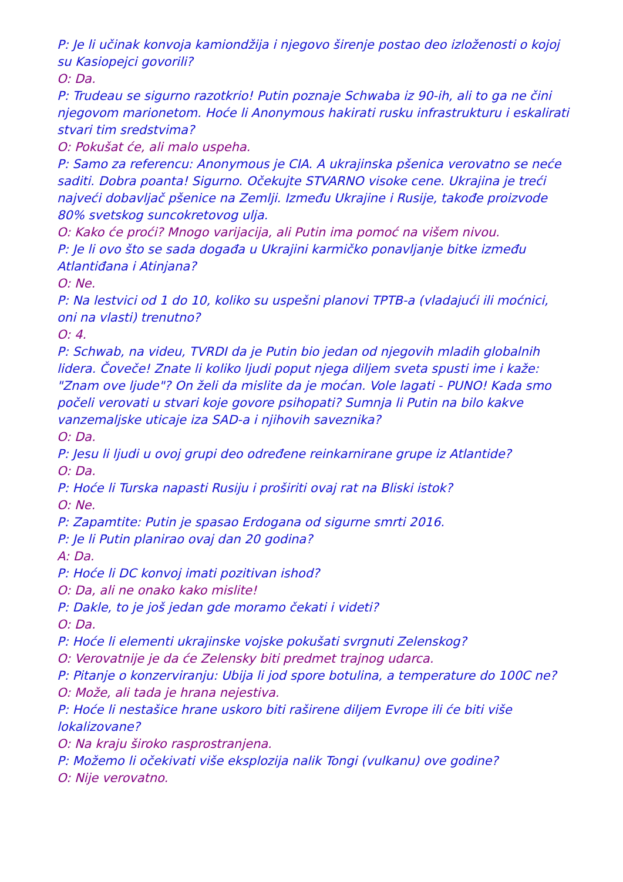P: Je li učinak konvoja kamiondžija i njegovo širenje postao deo izloženosti o kojoj su Kasiopejci govorili?
O: Da.
P: Trudeau se sigurno razotkrio! Putin poznaje Schwaba iz 90-ih, ali to ga ne čini njegovom marionetom. Hoće li Anonymous hakirati rusku infrastrukturu i eskalirati stvari tim sredstvima?
O: Pokušat će, ali malo uspeha.
P: Samo za referencu: Anonymous je CIA. A ukrajinska pšenica verovatno se neće saditi. Dobra poanta! Sigurno. Očekujte STVARNO visoke cene. Ukrajina je treći najveći dobavljač pšenice na Zemlji. Između Ukrajine i Rusije, takođe proizvode 80% svetskog suncokretovog ulja.
O: Kako će proći? Mnogo varijacija, ali Putin ima pomoć na višem nivou.
P: Je li ovo što se sada događa u Ukrajini karmičko ponavljanje bitke između Atlantiđana i Atinjana?
O: Ne.
P: Na lestvici od 1 do 10, koliko su uspešni planovi TPTB-a (vladajući ili moćnici, oni na vlasti) trenutno?
O: 4.
P: Schwab, na videu, TVRDI da je Putin bio jedan od njegovih mladih globalnih
lidera. Čoveče! Znate li koliko ljudi poput njega diljem sveta spusti ime i kaže:
"Znam ove ljude"? On želi da mislite da je moćan. Vole lagati - PUNO! Kada smo počeli verovati u stvari koje govore psihopati? Sumnja li Putin na bilo kakve vanzemaljske uticaje iza SAD-a i njihovih saveznika?
O: Da.
P: Jesu li ljudi u ovoj grupi deo određene reinkarnirane grupe iz Atlantide?
O: Da.
P: Hoće li Turska napasti Rusiju i proširiti ovaj rat na Bliski istok?
O: Ne.
P: Zapamtite: Putin je spasao Erdogana od sigurne smrti 2016.
P: Je li Putin planirao ovaj dan 20 godina?
A: Da.
P: Hoće li DC konvoj imati pozitivan ishod?
O: Da, ali ne onako kako mislite!
P: Dakle, to je još jedan gde moramo čekati i videti?
O: Da.
P: Hoće li elementi ukrajinske vojske pokušati svrgnuti Zelenskog?
O: Verovatnije je da će Zelensky biti predmet trajnog udarca.
P: Pitanje o konzerviranju: Ubija li jod spore botulina, a temperature do 100C ne?
O: Može, ali tada je hrana nejestiva.
P: Hoće li nestašice hrane uskoro biti raširene diljem Evrope ili će biti više lokalizovane?
O: Na kraju široko rasprostranjena.
P: Možemo li očekivati više eksplozija nalik Tongi (vulkanu) ove godine?
O: Nije verovatno.